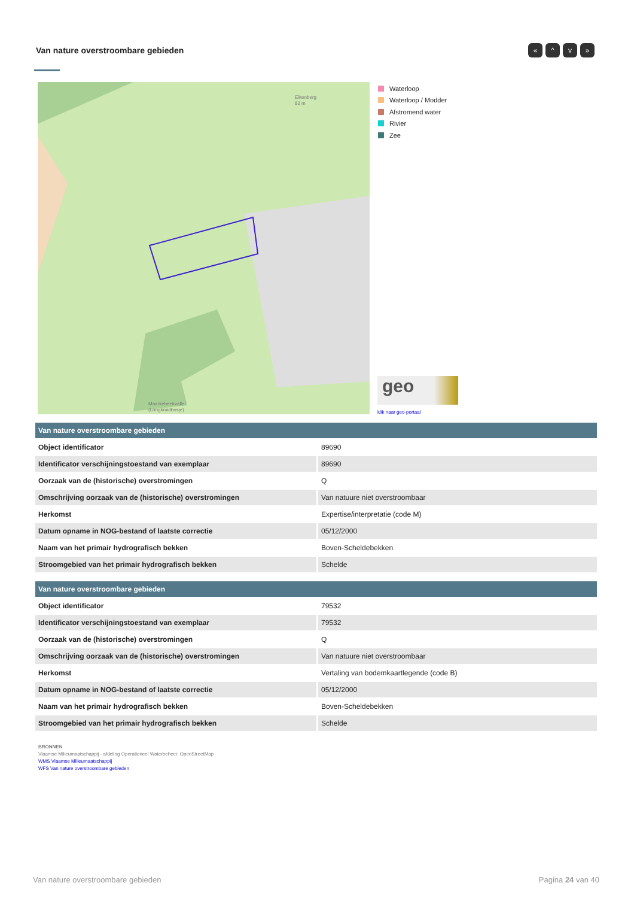Van nature overstroombare gebieden
« ^ v »
Eikenberg
82 m
Maarkebeekvallei
(Longkruidbosje)
Waterloop
Waterloop / Modder
Afstromend water
Rivier
Zee
geo
klik naar geo-portaal
| Van nature overstroombare gebieden | |
| --- | --- |
| Object identificator | 89690 |
| Identificator verschijningstoestand van exemplaar | 89690 |
| Oorzaak van de (historische) overstromingen | Q |
| Omschrijving oorzaak van de (historische) overstromingen | Van natuure niet overstroombaar |
| Herkomst | Expertise/interpretatie (code M) |
| Datum opname in NOG-bestand of laatste correctie | 05/12/2000 |
| Naam van het primair hydrografisch bekken | Boven-Scheldebekken |
| Stroomgebied van het primair hydrografisch bekken | Schelde |
| Van nature overstroombare gebieden | |
| --- | --- |
| Object identificator | 79532 |
| Identificator verschijningstoestand van exemplaar | 79532 |
| Oorzaak van de (historische) overstromingen | Q |
| Omschrijving oorzaak van de (historische) overstromingen | Van natuure niet overstroombaar |
| Herkomst | Vertaling van bodemkaartlegende (code B) |
| Datum opname in NOG-bestand of laatste correctie | 05/12/2000 |
| Naam van het primair hydrografisch bekken | Boven-Scheldebekken |
| Stroomgebied van het primair hydrografisch bekken | Schelde |
BRONNEN
Vlaamse Milieumaatschappij - afdeling Operationeel Waterbeheer, OpenStreetMap
WMS Vlaamse Milieumaatschappij
WFS Van nature overstroombare gebieden
Van nature overstroombare gebieden
Pagina 24 van 40